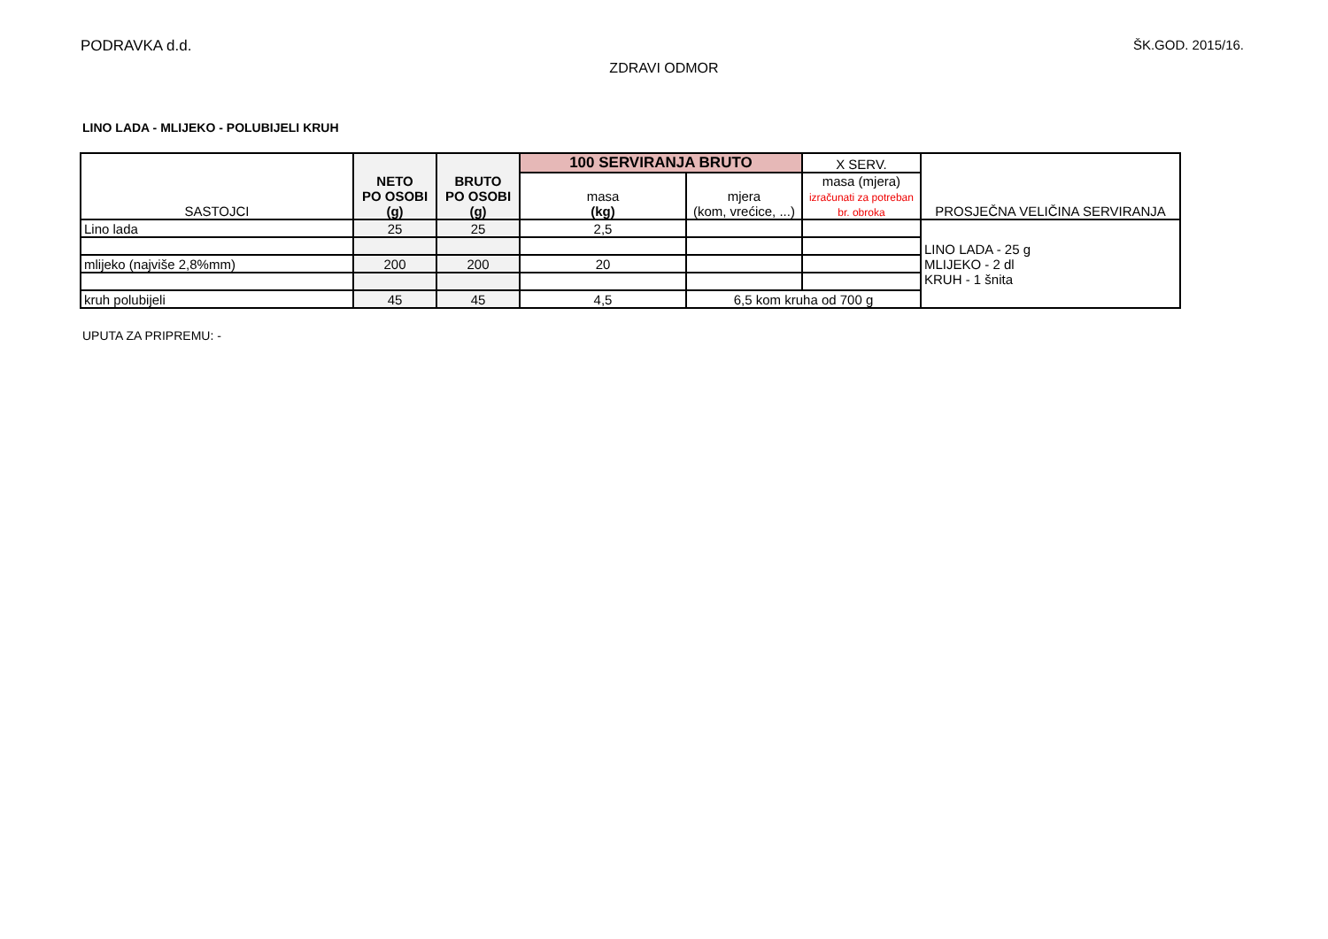PODRAVKA d.d. ŠK.GOD. 2015/16.
ZDRAVI ODMOR
LINO LADA - MLIJEKO - POLUBIJELI KRUH
| SASTOJCI | NETO PO OSOBI (g) | BRUTO PO OSOBI (g) | 100 SERVIRANJA BRUTO | | X SERV. | PROSJEČNA VELIČINA SERVIRANJA |
| --- | --- | --- | --- | --- | --- | --- |
| | | | masa (kg) | mjera (kom, vrećice, ...) | masa (mjera) izračunati za potreban br. obroka | |
| Lino lada | 25 | 25 | 2,5 | | | LINO LADA - 25 g MLIJEKO - 2 dl KRUH - 1 šnita |
| mlijeko (najviše 2,8%mm) | 200 | 200 | 20 | | | |
| kruh polubijeli | 45 | 45 | 4,5 | 6,5 kom kruha od 700 g | | |
UPUTA ZA PRIPREMU: -